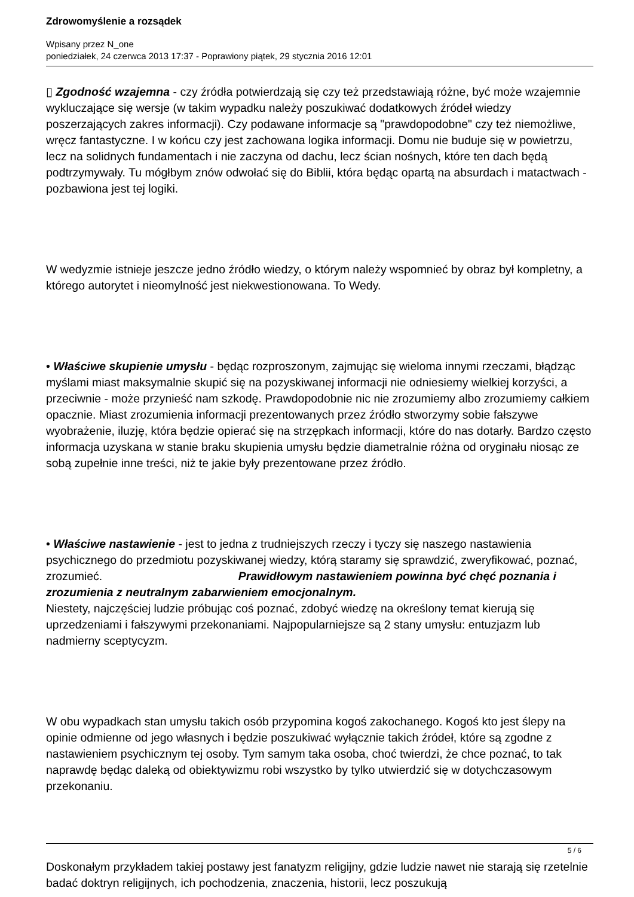Zdrowomyślenie a rozsądek
Wpisany przez N_one
poniedziałek, 24 czerwca 2013 17:37 - Poprawiony piątek, 29 stycznia 2016 12:01
▯ Zgodność wzajemna - czy źródła potwierdzają się czy też przedstawiają różne, być może wzajemnie wykluczające się wersje (w takim wypadku należy poszukiwać dodatkowych źródeł wiedzy poszerzających zakres informacji). Czy podawane informacje są "prawdopodobne" czy też niemożliwe, wręcz fantastyczne. I w końcu czy jest zachowana logika informacji. Domu nie buduje się w powietrzu, lecz na solidnych fundamentach i nie zaczyna od dachu, lecz ścian nośnych, które ten dach będą podtrzymywały. Tu mógłbym znów odwołać się do Biblii, która będąc opartą na absurdach i matactwach - pozbawiona jest tej logiki.
W wedyzmie istnieje jeszcze jedno źródło wiedzy, o którym należy wspomnieć by obraz był kompletny, a którego autorytet i nieomylność jest niekwestionowana. To Wedy.
• Właściwe skupienie umysłu - będąc rozproszonym, zajmując się wieloma innymi rzeczami, błądząc myślami miast maksymalnie skupić się na pozyskiwanej informacji nie odniesiemy wielkiej korzyści, a przeciwnie - może przynieść nam szkodę. Prawdopodobnie nic nie zrozumiemy albo zrozumiemy całkiem opacznie. Miast zrozumienia informacji prezentowanych przez źródło stworzymy sobie fałszywe wyobrażenie, iluzję, która będzie opierać się na strzępkach informacji, które do nas dotarły. Bardzo często informacja uzyskana w stanie braku skupienia umysłu będzie diametralnie różna od oryginału niosąc ze sobą zupełnie inne treści, niż te jakie były prezentowane przez źródło.
• Właściwe nastawienie - jest to jedna z trudniejszych rzeczy i tyczy się naszego nastawienia psychicznego do przedmiotu pozyskiwanej wiedzy, którą staramy się sprawdzić, zweryfikować, poznać, zrozumieć. Prawidłowym nastawieniem powinna być chęć poznania i zrozumienia z neutralnym zabarwieniem emocjonalnym.
Niestety, najczęściej ludzie próbując coś poznać, zdobyć wiedzę na określony temat kierują się uprzedzeniami i fałszywymi przekonaniami. Najpopularniejsze są 2 stany umysłu: entuzjazm lub nadmierny sceptycyzm.
W obu wypadkach stan umysłu takich osób przypomina kogoś zakochanego. Kogoś kto jest ślepy na opinie odmienne od jego własnych i będzie poszukiwać wyłącznie takich źródeł, które są zgodne z nastawieniem psychicznym tej osoby. Tym samym taka osoba, choć twierdzi, że chce poznać, to tak naprawdę będąc daleką od obiektywizmu robi wszystko by tylko utwierdzić się w dotychczasowym przekonaniu.
Doskonałym przykładem takiej postawy jest fanatyzm religijny, gdzie ludzie nawet nie starają się rzetelnie badać doktryn religijnych, ich pochodzenia, znaczenia, historii, lecz poszukują
5 / 6